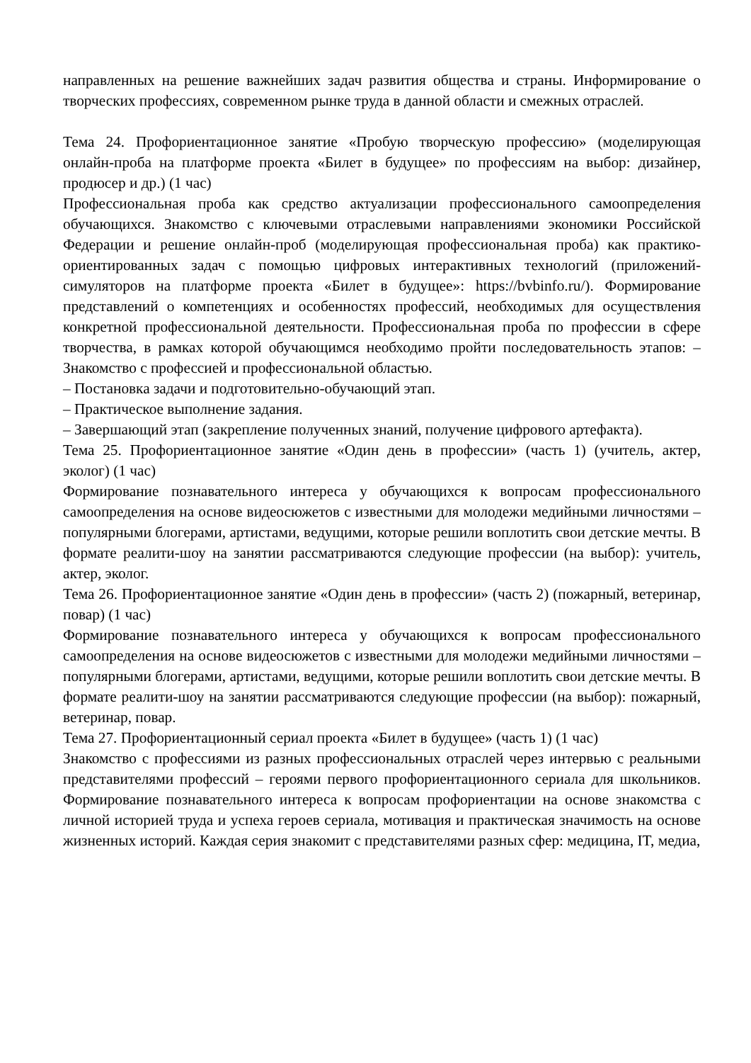направленных на решение важнейших задач развития общества и страны. Информирование о творческих профессиях, современном рынке труда в данной области и смежных отраслей.
Тема 24. Профориентационное занятие «Пробую творческую профессию» (моделирующая онлайн-проба на платформе проекта «Билет в будущее» по профессиям на выбор: дизайнер, продюсер и др.) (1 час)
Профессиональная проба как средство актуализации профессионального самоопределения обучающихся. Знакомство с ключевыми отраслевыми направлениями экономики Российской Федерации и решение онлайн-проб (моделирующая профессиональная проба) как практико-ориентированных задач с помощью цифровых интерактивных технологий (приложений-симуляторов на платформе проекта «Билет в будущее»: https://bvbinfo.ru/). Формирование представлений о компетенциях и особенностях профессий, необходимых для осуществления конкретной профессиональной деятельности. Профессиональная проба по профессии в сфере творчества, в рамках которой обучающимся необходимо пройти последовательность этапов: – Знакомство с профессией и профессиональной областью.
– Постановка задачи и подготовительно-обучающий этап.
– Практическое выполнение задания.
– Завершающий этап (закрепление полученных знаний, получение цифрового артефакта).
Тема 25. Профориентационное занятие «Один день в профессии» (часть 1) (учитель, актер, эколог) (1 час)
Формирование познавательного интереса у обучающихся к вопросам профессионального самоопределения на основе видеосюжетов с известными для молодежи медийными личностями – популярными блогерами, артистами, ведущими, которые решили воплотить свои детские мечты. В формате реалити-шоу на занятии рассматриваются следующие профессии (на выбор): учитель, актер, эколог.
Тема 26. Профориентационное занятие «Один день в профессии» (часть 2) (пожарный, ветеринар, повар) (1 час)
Формирование познавательного интереса у обучающихся к вопросам профессионального самоопределения на основе видеосюжетов с известными для молодежи медийными личностями – популярными блогерами, артистами, ведущими, которые решили воплотить свои детские мечты. В формате реалити-шоу на занятии рассматриваются следующие профессии (на выбор): пожарный, ветеринар, повар.
Тема 27. Профориентационный сериал проекта «Билет в будущее» (часть 1) (1 час)
Знакомство с профессиями из разных профессиональных отраслей через интервью с реальными представителями профессий – героями первого профориентационного сериала для школьников. Формирование познавательного интереса к вопросам профориентации на основе знакомства с личной историей труда и успеха героев сериала, мотивация и практическая значимость на основе жизненных историй. Каждая серия знакомит с представителями разных сфер: медицина, IT, медиа,